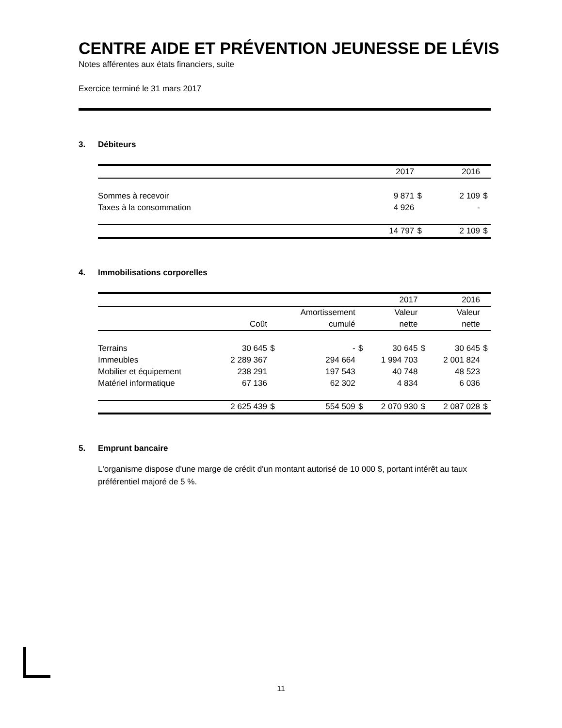CENTRE AIDE ET PRÉVENTION JEUNESSE DE LÉVIS
Notes afférentes aux états financiers, suite
Exercice terminé le 31 mars 2017
3. Débiteurs
| | 2017 | | 2016 | |
| --- | --- | --- | --- | --- |
| Sommes à recevoir | 9 871 | $ | 2 109 | $ |
| Taxes à la consommation | 4 926 | | - | |
| | 14 797 | $ | 2 109 | $ |
4. Immobilisations corporelles
| | | | | | 2017 | | 2016 | |
| --- | --- | --- | --- | --- | --- | --- | --- | --- |
| | | | Amortissement | | Valeur | | Valeur | |
| | Coût | | cumulé | | nette | | nette | |
| Terrains | 30 645 | $ | - | $ | 30 645 | $ | 30 645 | $ |
| Immeubles | 2 289 367 | | 294 664 | | 1 994 703 | | 2 001 824 | |
| Mobilier et équipement | 238 291 | | 197 543 | | 40 748 | | 48 523 | |
| Matériel informatique | 67 136 | | 62 302 | | 4 834 | | 6 036 | |
| | 2 625 439 | $ | 554 509 | $ | 2 070 930 | $ | 2 087 028 | $ |
5. Emprunt bancaire
L'organisme dispose d'une marge de crédit d'un montant autorisé de 10 000 $, portant intérêt au taux préférentiel majoré de 5 %.
11